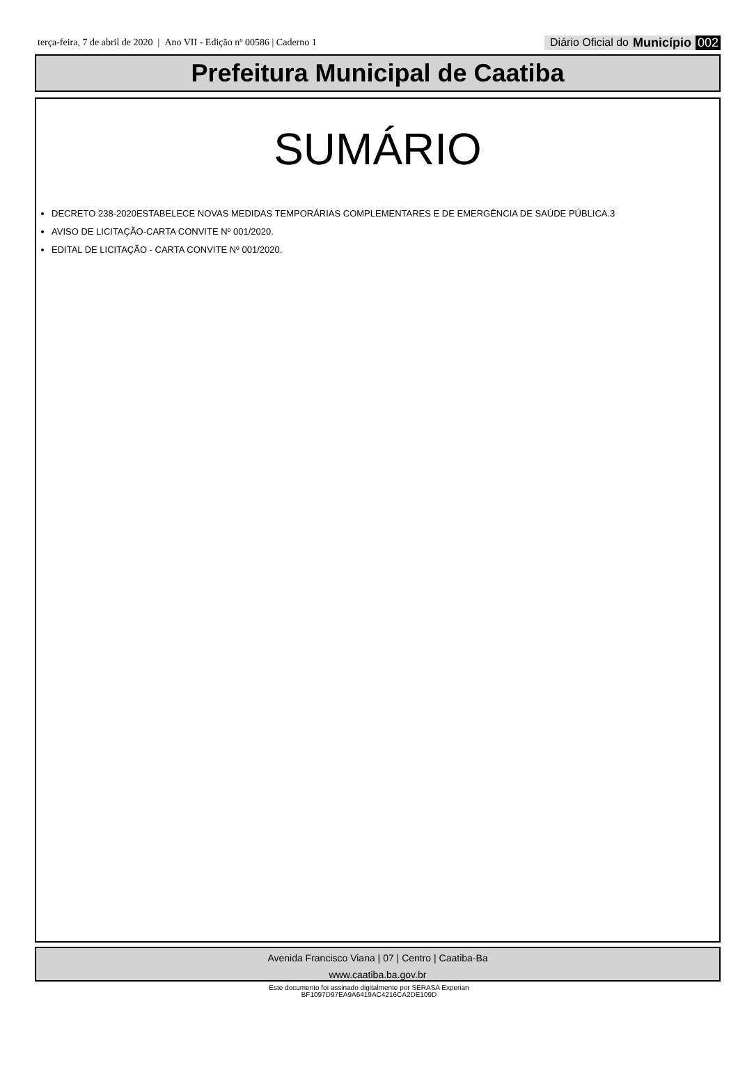terça-feira, 7 de abril de 2020 | Ano VII - Edição nº 00586 | Caderno 1
Diário Oficial do Município 002
Prefeitura Municipal de Caatiba
SUMÁRIO
DECRETO 238-2020ESTABELECE NOVAS MEDIDAS TEMPORÁRIAS COMPLEMENTARES E DE EMERGÊNCIA DE SAÚDE PÚBLICA.3
AVISO DE LICITAÇÃO-CARTA CONVITE Nº 001/2020.
EDITAL DE LICITAÇÃO - CARTA CONVITE Nº 001/2020.
Avenida Francisco Viana | 07 | Centro | Caatiba-Ba
www.caatiba.ba.gov.br
Este documento foi assinado digitalmente por SERASA Experian
BF1097D97EA9A6419AC4216CA2DE109D